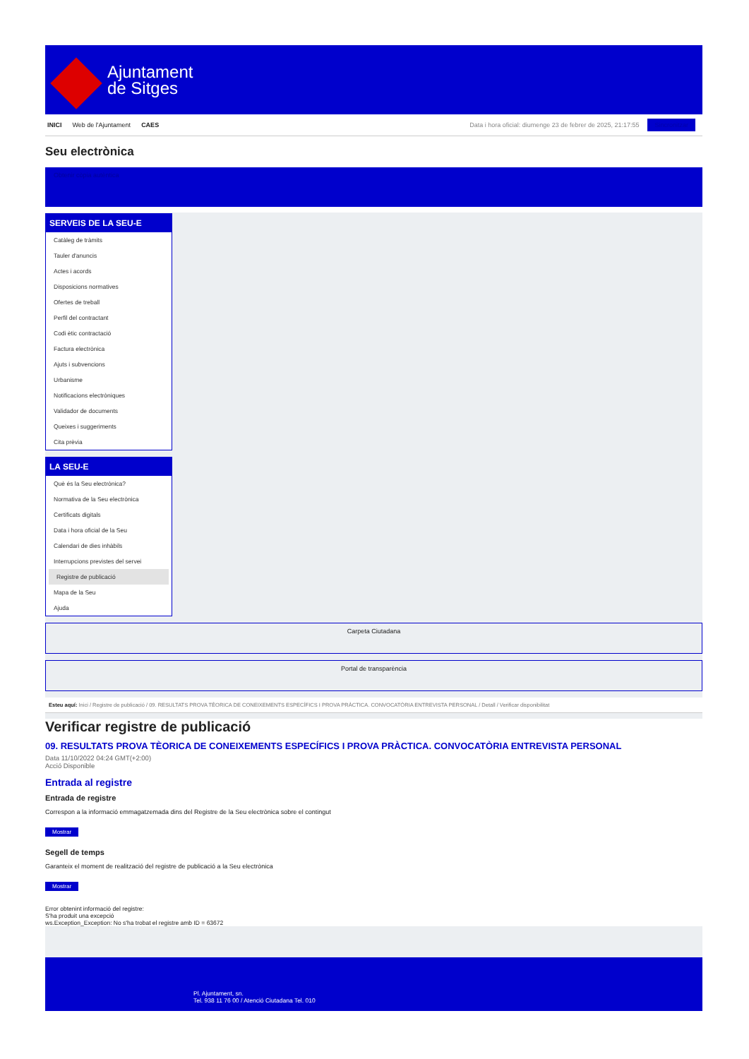Ajuntament
de Sitges
INICI Web de l'Ajuntament CAES Data i hora oficial: diumenge 23 de febrer de 2025, 21:17:55 Sincronitzar
Seu electrònica
Obtenir còpia autèntica
SERVEIS DE LA SEU-E
Catàleg de tràmits
Tauler d'anuncis
Actes i acords
Disposicions normatives
Ofertes de treball
Perfil del contractant
Codi ètic contractació
Factura electrònica
Ajuts i subvencions
Urbanisme
Notificacions electròniques
Validador de documents
Queixes i suggeriments
Cita prèvia
LA SEU-E
Què és la Seu electrònica?
Normativa de la Seu electrònica
Certificats digitals
Data i hora oficial de la Seu
Calendari de dies inhàbils
Interrupcions previstes del servei
Registre de publicació
Mapa de la Seu
Ajuda
Carpeta Ciutadana
Portal de transparència
Esteu aquí: Inici / Registre de publicació / 09. RESULTATS PROVA TÈORICA DE CONEIXEMENTS ESPECÍFICS I PROVA PRÀCTICA. CONVOCATÒRIA ENTREVISTA PERSONAL / Detall / Verificar disponibilitat
Verificar registre de publicació
09. RESULTATS PROVA TÈORICA DE CONEIXEMENTS ESPECÍFICS I PROVA PRÀCTICA. CONVOCATÒRIA ENTREVISTA PERSONAL
Data 11/10/2022 04:24 GMT(+2:00)
Acció Disponible
Entrada al registre
Entrada de registre
Correspon a la informació emmagatzemada dins del Registre de la Seu electrònica sobre el contingut
Mostrar
Segell de temps
Garanteix el moment de realització del registre de publicació a la Seu electrònica
Mostrar
Error obtenint informació del registre:
S'ha produit una excepció
ws.Exception_Exception: No s'ha trobat el registre amb ID = 63672
Pl. Ajuntament, sn.
Tel. 938 11 76 00 / Atenció Ciutadana Tel. 010